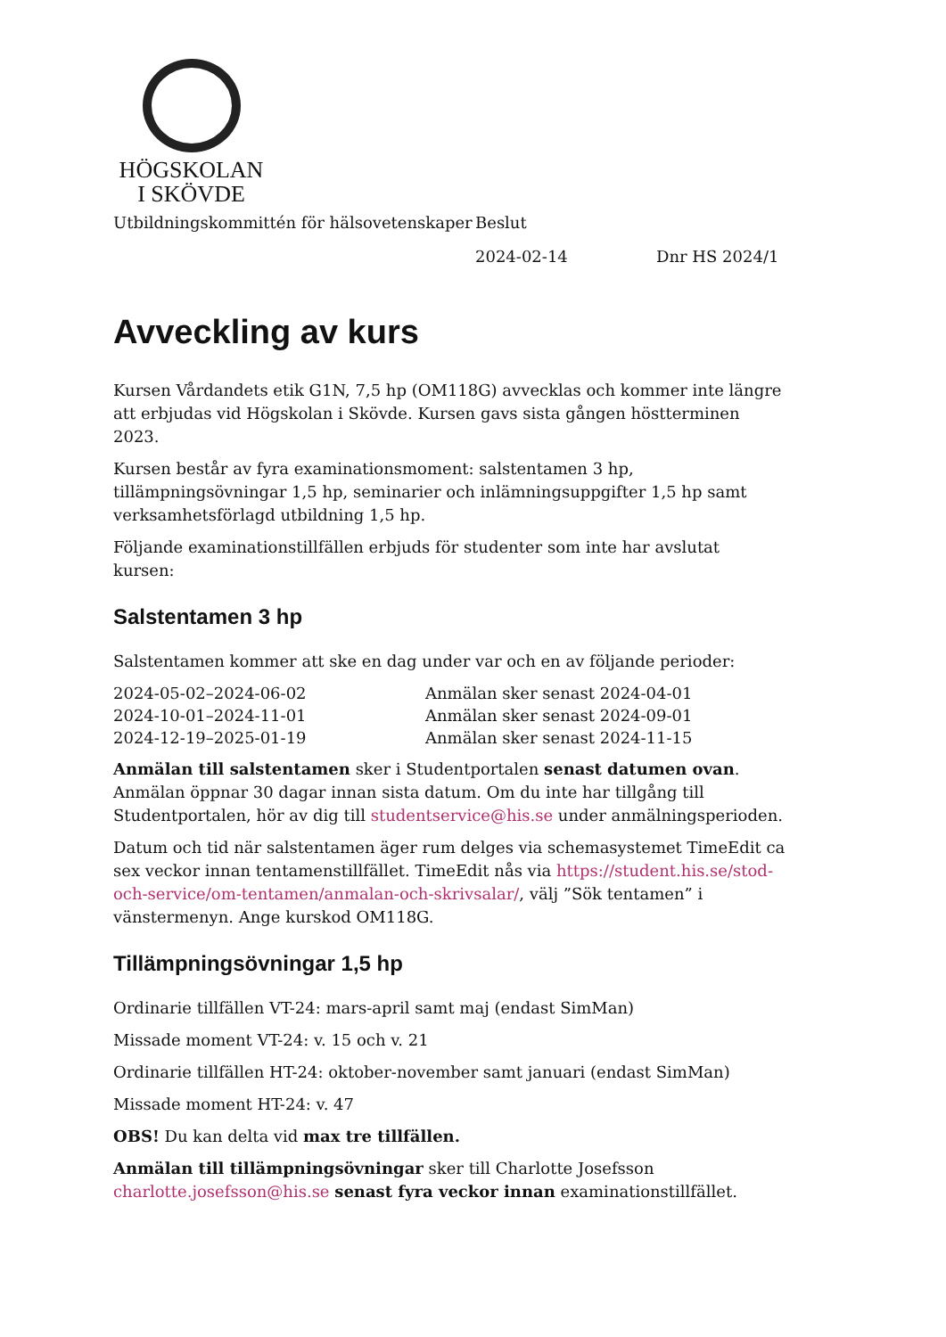HÖGSKOLAN
I SKÖVDE
Utbildningskommittén för hälsovetenskaper
Beslut
2024-02-14 Dnr HS 2024/1
Avveckling av kurs
Kursen Vårdandets etik G1N, 7,5 hp (OM118G) avvecklas och kommer inte längre att erbjudas vid Högskolan i Skövde. Kursen gavs sista gången höstterminen 2023.
Kursen består av fyra examinationsmoment: salstentamen 3 hp, tillämpningsövningar 1,5 hp, seminarier och inlämningsuppgifter 1,5 hp samt verksamhetsförlagd utbildning 1,5 hp.
Följande examinationstillfällen erbjuds för studenter som inte har avslutat kursen:
Salstentamen 3 hp
Salstentamen kommer att ske en dag under var och en av följande perioder:
| 2024-05-02–2024-06-02 | Anmälan sker senast 2024-04-01 |
| 2024-10-01–2024-11-01 | Anmälan sker senast 2024-09-01 |
| 2024-12-19–2025-01-19 | Anmälan sker senast 2024-11-15 |
Anmälan till salstentamen sker i Studentportalen senast datumen ovan. Anmälan öppnar 30 dagar innan sista datum. Om du inte har tillgång till Studentportalen, hör av dig till studentservice@his.se under anmälningsperioden.
Datum och tid när salstentamen äger rum delges via schemasystemet TimeEdit ca sex veckor innan tentamenstillfället. TimeEdit nås via https://student.his.se/stod-och-service/om-tentamen/anmalan-och-skrivsalar/, välj ”Sök tentamen” i vänstermenyn. Ange kurskod OM118G.
Tillämpningsövningar 1,5 hp
Ordinarie tillfällen VT-24: mars-april samt maj (endast SimMan)
Missade moment VT-24: v. 15 och v. 21
Ordinarie tillfällen HT-24: oktober-november samt januari (endast SimMan)
Missade moment HT-24: v. 47
OBS! Du kan delta vid max tre tillfällen.
Anmälan till tillämpningsövningar sker till Charlotte Josefsson charlotte.josefsson@his.se senast fyra veckor innan examinationstillfället.